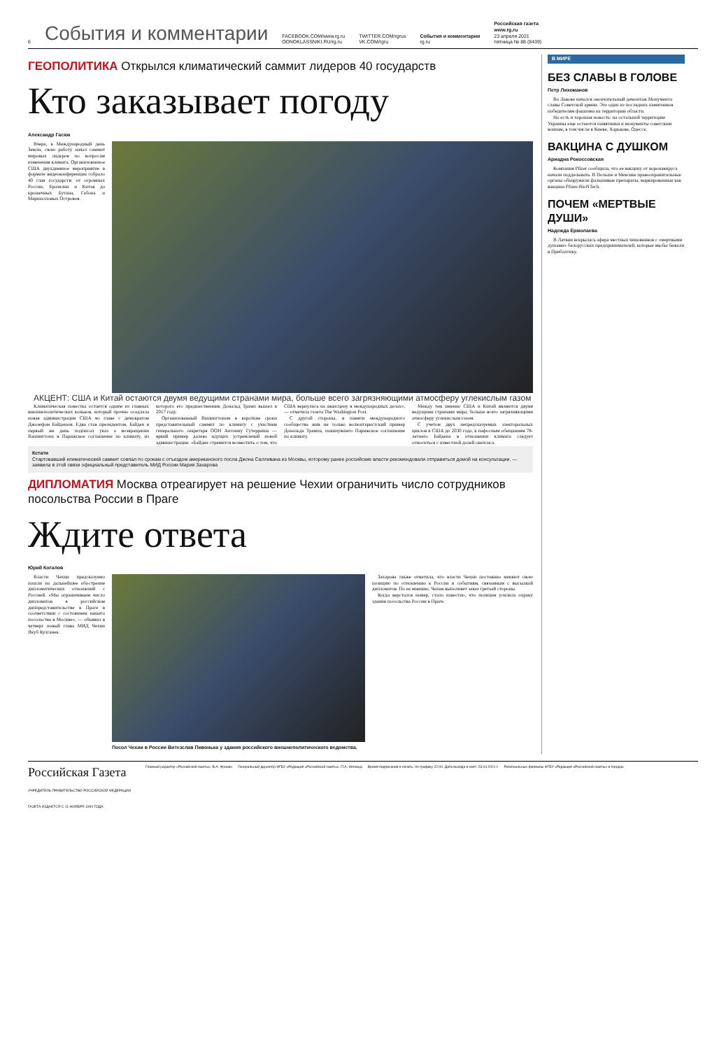6 События и комментарии FACEBOOK.COM/www.rg.ru
ODNOKLASSNIKI.RU/rg.ru TWITTER.COM/rgrus
VK.COM/rgru События и комментарии
rg.ru Российская газета
www.rg.ru
23 апреля 2021
пятница № 88 (8439)
ГЕОПОЛИТИКА Открылся климатический саммит лидеров 40 государств
Кто заказывает погоду
Александр Гасюк
Вчера, в Международный день Земли, свою работу начал саммит мировых лидеров по вопросам изменения климата. Организованное США двухдневное мероприятие в формате видеоконференции собрало 40 глав государств: от огромных России, Бразилии и Китая до крошечных Бутана, Габона и Маршалловых Островов.
АКЦЕНТ: США и Китай остаются двумя ведущими странами мира, больше всего загрязняющими атмосферу углекислым газом
Климатическая повестка остается одним из главных внешнеполитических коньков, который прочно оседлала новая администрация США во главе с демократом Джозефом Байденом. Едва став президентом, Байден в первый же день подписал указ о возвращении Вашингтона в Парижское соглашение по климату, из которого его предшественник Дональд Трамп вышел в 2017 году.
Организованный Вашингтоном в короткие сроки представительный саммит по климату с участием генерального секретаря ООН Антониу Гутерриша — яркий пример далеко идущих устремлений новой администрации. «Байден стремится возвестить о том, что США вернулись на авансцену в международных делах», — отметила газета The Washington Post.
С другой стороны, в памяти международного сообщества жив не только волюнтаристский пример Дональда Трампа, покинувшего Парижское соглашение по климату.
Между тем именно США и Китай являются двумя ведущими странами мира, больше всего загрязняющими атмосферу углекислым газом.
С учетом двух непредсказуемых электоральных циклов в США до 2030 года, к пафосным обещаниям 78-летнего Байдена в отношении климата следует относиться с известной долей скепсиса.
Кстати
Стартовавший климатический саммит совпал по срокам с отъездом американского посла Джона Салливана из Москвы, которому ранее российские власти рекомендовали отправиться домой на консультации. — заявила в этой связи официальный представитель МИД России Мария Захарова
ДИПЛОМАТИЯ Москва отреагирует на решение Чехии ограничить число сотрудников посольства России в Праге
Ждите ответа
Юрий Когалов
Власти Чехии предсказуемо пошли на дальнейшее обострение дипломатических отношений с Россией. «Мы ограничиваем число дипломатов в российском диппредставительстве в Праге в соответствии с состоянием нашего посольства в Москве», — объявил в четверг новый глава МИД Чехии Якуб Кулганек.
Посол Чехии в России Витезслав Пивонька у здания российского внешнеполитического ведомства.
Захарова также отметила, что власти Чехии постоянно меняют свою позицию по отношению к России и событиям, связанным с высылкой дипломатов. По ее мнению, Чехия выполняет заказ третьей стороны.
Когда верстался номер, стало известно, что полиция усилила охрану здания посольства России в Праге.
В МИРЕ
БЕЗ СЛАВЫ В ГОЛОВЕ
Петр Лихоманов
Во Львове начался окончательный демонтаж Монумента славы Советской армии. Это один из последних памятников победителям фашизма на территории области.
Но есть и хорошая новость: на остальной территории Украины еще остаются памятники и монументы советским воинам, в том числе в Киеве, Харькове, Одессе.
ВАКЦИНА С ДУШКОМ
Ариадна Рокоссовская
Компания Pfizer сообщила, что ее вакцину от коронавируса начали подделывать. В Польше и Мексике правоохранительные органы обнаружили фальшивые препараты, маркированные как вакцина Pfizer-BioNTech.
ПОЧЕМ «МЕРТВЫЕ ДУШИ»
Надежда Ермолаева
В Латвии вскрылась афера местных чиновников с «мертвыми душами» белорусских предпринимателей, которые якобы бежали в Прибалтику.
Российская Газета
УЧРЕДИТЕЛЬ ПРАВИТЕЛЬСТВО РОССИЙСКОЙ ФЕДЕРАЦИИ
ГАЗЕТА ИЗДАЕТСЯ С 11 НОЯБРЯ 1990 ГОДА
Главный редактор «Российской газеты»: В.А. Фронин
Генеральный директор ФГБУ «Редакция «Российской газеты»: П.А. Негоица
Время подписания в печать: по графику 22:00. Дата выхода в свет: 23.04.2021 г.
Региональные филиалы ФГБУ «Редакция «Российской газеты» в городах